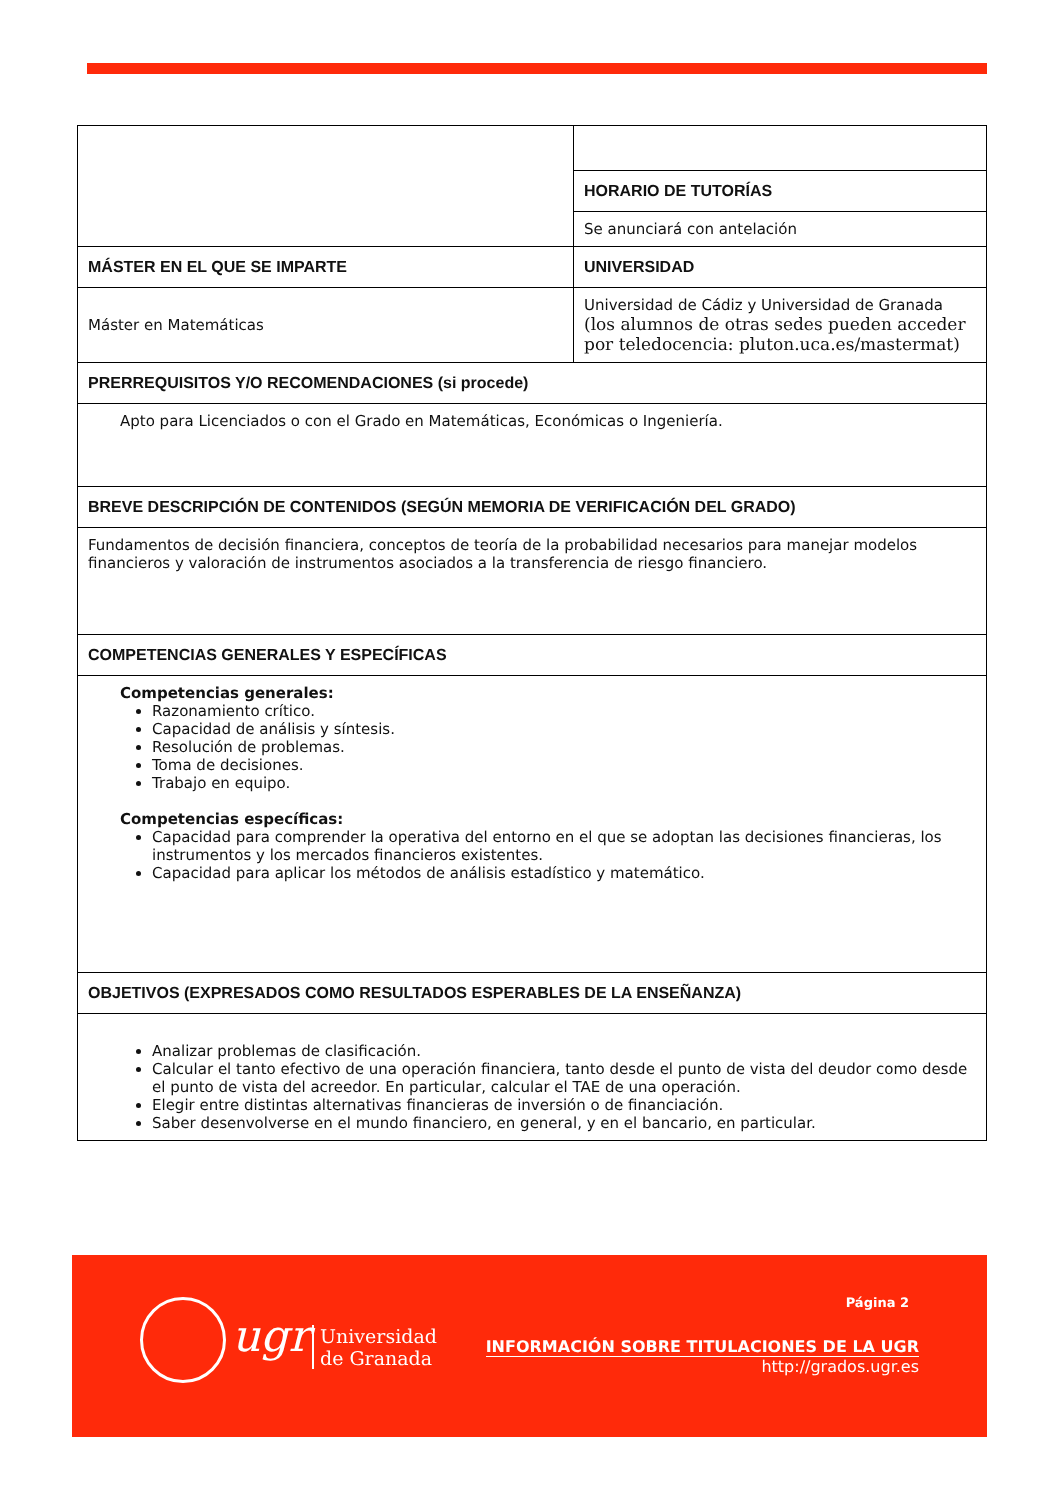| | HORARIO DE TUTORÍAS |
| | Se anunciará con antelación |
| MÁSTER EN EL QUE SE IMPARTE | UNIVERSIDAD |
| Máster en Matemáticas | Universidad de Cádiz y Universidad de Granada (los alumnos de otras sedes pueden acceder por teledocencia: pluton.uca.es/mastermat) |
| PRERREQUISITOS Y/O RECOMENDACIONES (si procede) | |
| Apto para Licenciados o con el Grado en Matemáticas, Económicas o Ingeniería. | |
| BREVE DESCRIPCIÓN DE CONTENIDOS (SEGÚN MEMORIA DE VERIFICACIÓN DEL GRADO) | |
| Fundamentos de decisión financiera, conceptos de teoría de la probabilidad necesarios para manejar modelos financieros y valoración de instrumentos asociados a la transferencia de riesgo financiero. | |
| COMPETENCIAS GENERALES Y ESPECÍFICAS | |
| Competencias generales: Razonamiento crítico. Capacidad de análisis y síntesis. Resolución de problemas. Toma de decisiones. Trabajo en equipo. Competencias específicas: Capacidad para comprender la operativa del entorno en el que se adoptan las decisiones financieras, los instrumentos y los mercados financieros existentes. Capacidad para aplicar los métodos de análisis estadístico y matemático. | |
| OBJETIVOS (EXPRESADOS COMO RESULTADOS ESPERABLES DE LA ENSEÑANZA) | |
| Analizar problemas de clasificación. Calcular el tanto efectivo de una operación financiera, tanto desde el punto de vista del deudor como desde el punto de vista del acreedor. En particular, calcular el TAE de una operación. Elegir entre distintas alternativas financieras de inversión o de financiación. Saber desenvolverse en el mundo financiero, en general, y en el bancario, en particular. | |
ugr
Universidad
de Granada
Página 2
INFORMACIÓN SOBRE TITULACIONES DE LA UGR
http://grados.ugr.es